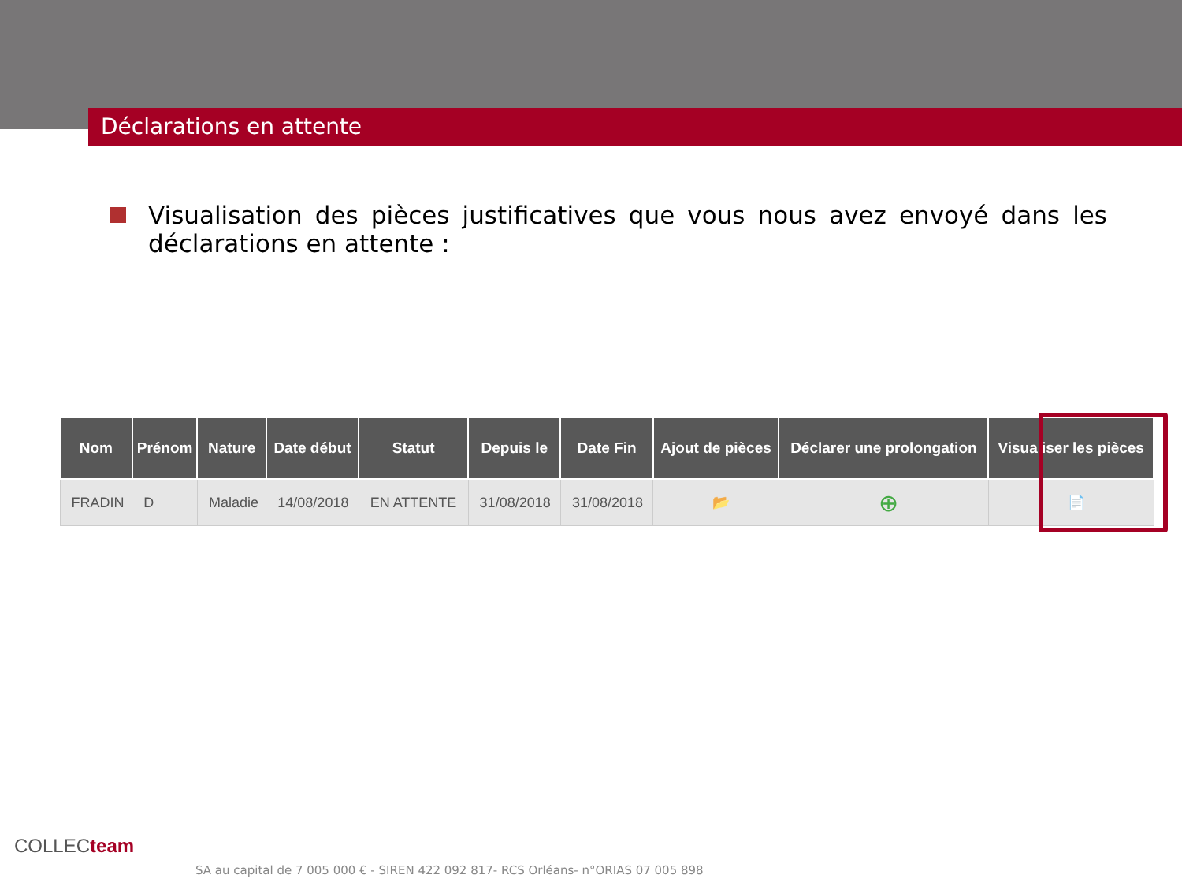Déclarations en attente
Visualisation des pièces justificatives que vous nous avez envoyé dans les déclarations en attente :
| Nom | Prénom | Nature | Date début | Statut | Depuis le | Date Fin | Ajout de pièces | Déclarer une prolongation | Visualiser les pièces |
| --- | --- | --- | --- | --- | --- | --- | --- | --- | --- |
| FRADIN | D | Maladie | 14/08/2018 | EN ATTENTE | 31/08/2018 | 31/08/2018 | 📂 | ⊕ | 📄 |
COLLECteam
SA au capital de 7 005 000 € - SIREN 422 092 817- RCS Orléans- n°ORIAS 07 005 898